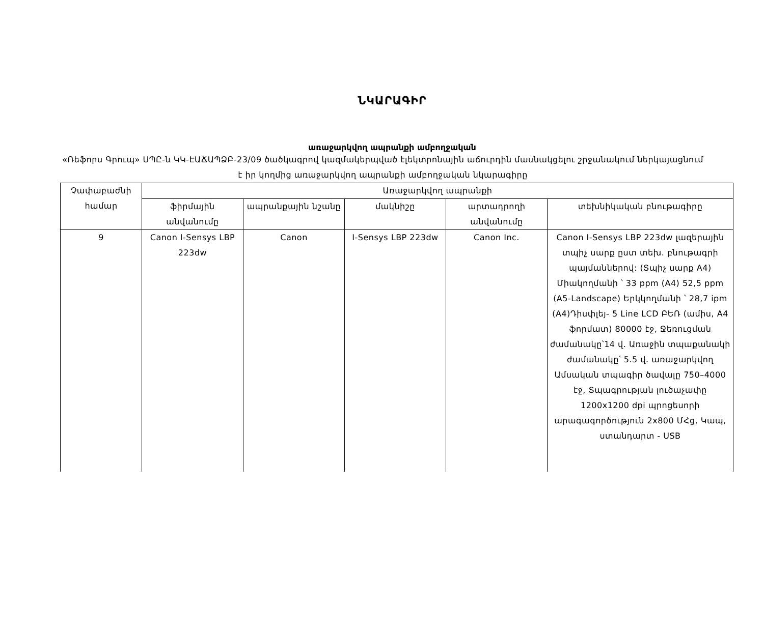ՆԿԱՐԱԳԻՐ
առաջարկվող ապրանքի ամբողջական
«Ռեֆորս Գրուպ» ՍՊԸ-ն ԿԿ-ԷԱՃԱՊՁԲ-23/09 ծածկագրով կազմակերպված էլեկտրոնային աճուրդին մասնակցելու շրջանակում ներկայացնում է իր կողմից առաջարկվող ապրանքի ամբողջական նկարագիրը
| Չափաբաժնի համար | Առաջարկվող ապրանքի | | | | |
| --- | --- | --- | --- | --- | --- |
| | ֆիրմային անվանումը | ապրանքային նշանը | մակնիշը | արտադրողի անվանումը | տեխնիկական բնութագիրը |
| 9 | Canon I-Sensys LBP 223dw | Canon | I-Sensys LBP 223dw | Canon Inc. | Canon I-Sensys LBP 223dw լազերային տպիչ սարք ըստ տեխ. բնութագրի պայմաններով: (Տպիչ սարք A4) Միակողմանի ՝ 33 ppm (A4) 52,5 ppm (A5-Landscape) Երկկողմանի ՝ 28,7 ipm (A4)Դիսփլեյ- 5 Line LCD ԲԵՌ (ամիս, A4 ֆորմատ) 80000 էջ, Ջեռուցման ժամանակը՝14 վ. Առաջին տպաքանակի ժամանակը՝ 5.5 վ. առաջարկվող Ամսական տպագիր ծավալը 750–4000 էջ, Տպագրության լուծաչափը 1200x1200 dpi պրոցեսորի արագագործություն 2x800 ՄՀց, Կապ, ստանդարտ - USB |